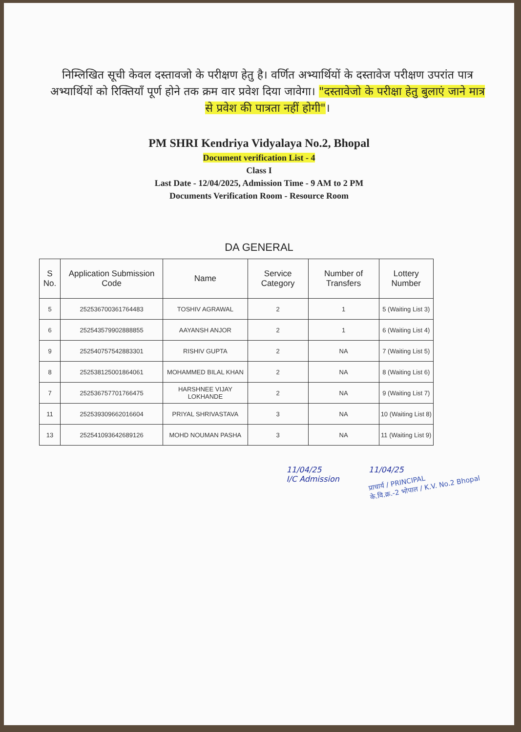निम्लिखित सूची केवल दस्तावजो के परीक्षण हेतु है। वर्णित अभ्यार्थियों के दस्तावेज परीक्षण उपरांत पात्र अभ्यार्थियों को रिक्तियाँ पूर्ण होने तक क्रम वार प्रवेश दिया जावेगा। "दस्तावेजो के परीक्षा हेतु बुलाएं जाने मात्र से प्रवेश की पात्रता नहीं होगी"।
PM SHRI Kendriya Vidyalaya No.2, Bhopal
Document verification List - 4
Class I
Last Date - 12/04/2025, Admission Time - 9 AM to 2 PM
Documents Verification Room - Resource Room
DA GENERAL
| S No. | Application Submission Code | Name | Service Category | Number of Transfers | Lottery Number |
| --- | --- | --- | --- | --- | --- |
| 5 | 252536700361764483 | TOSHIV AGRAWAL | 2 | 1 | 5 (Waiting List 3) |
| 6 | 252543579902888855 | AAYANSH ANJOR | 2 | 1 | 6 (Waiting List 4) |
| 9 | 252540757542883301 | RISHIV GUPTA | 2 | NA | 7 (Waiting List 5) |
| 8 | 252538125001864061 | MOHAMMED BILAL KHAN | 2 | NA | 8 (Waiting List 6) |
| 7 | 252536757701766475 | HARSHNEE VIJAY LOKHANDE | 2 | NA | 9 (Waiting List 7) |
| 11 | 252539309662016604 | PRIYAL SHRIVASTAVA | 3 | NA | 10 (Waiting List 8) |
| 13 | 252541093642689126 | MOHD NOUMAN PASHA | 3 | NA | 11 (Waiting List 9) |
11/04/25
I/C Admission
11/04/25
प्राचार्य / PRINCIPAL
के.वि.क्र.-2 भोपाल / K.V. No.2 Bhopal